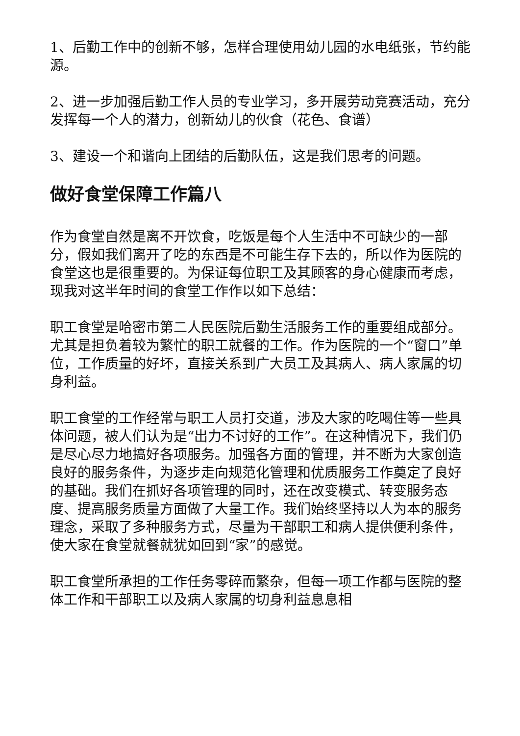1、后勤工作中的创新不够，怎样合理使用幼儿园的水电纸张，节约能源。
2、进一步加强后勤工作人员的专业学习，多开展劳动竞赛活动，充分发挥每一个人的潜力，创新幼儿的伙食（花色、食谱）
3、建设一个和谐向上团结的后勤队伍，这是我们思考的问题。
做好食堂保障工作篇八
作为食堂自然是离不开饮食，吃饭是每个人生活中不可缺少的一部分，假如我们离开了吃的东西是不可能生存下去的，所以作为医院的食堂这也是很重要的。为保证每位职工及其顾客的身心健康而考虑，现我对这半年时间的食堂工作作以如下总结：
职工食堂是哈密市第二人民医院后勤生活服务工作的重要组成部分。尤其是担负着较为繁忙的职工就餐的工作。作为医院的一个“窗口”单位，工作质量的好坏，直接关系到广大员工及其病人、病人家属的切身利益。
职工食堂的工作经常与职工人员打交道，涉及大家的吃喝住等一些具体问题，被人们认为是“出力不讨好的工作”。在这种情况下，我们仍是尽心尽力地搞好各项服务。加强各方面的管理，并不断为大家创造良好的服务条件，为逐步走向规范化管理和优质服务工作奠定了良好的基础。我们在抓好各项管理的同时，还在改变模式、转变服务态度、提高服务质量方面做了大量工作。我们始终坚持以人为本的服务理念，采取了多种服务方式，尽量为干部职工和病人提供便利条件，使大家在食堂就餐就犹如回到“家”的感觉。
职工食堂所承担的工作任务零碎而繁杂，但每一项工作都与医院的整体工作和干部职工以及病人家属的切身利益息息相